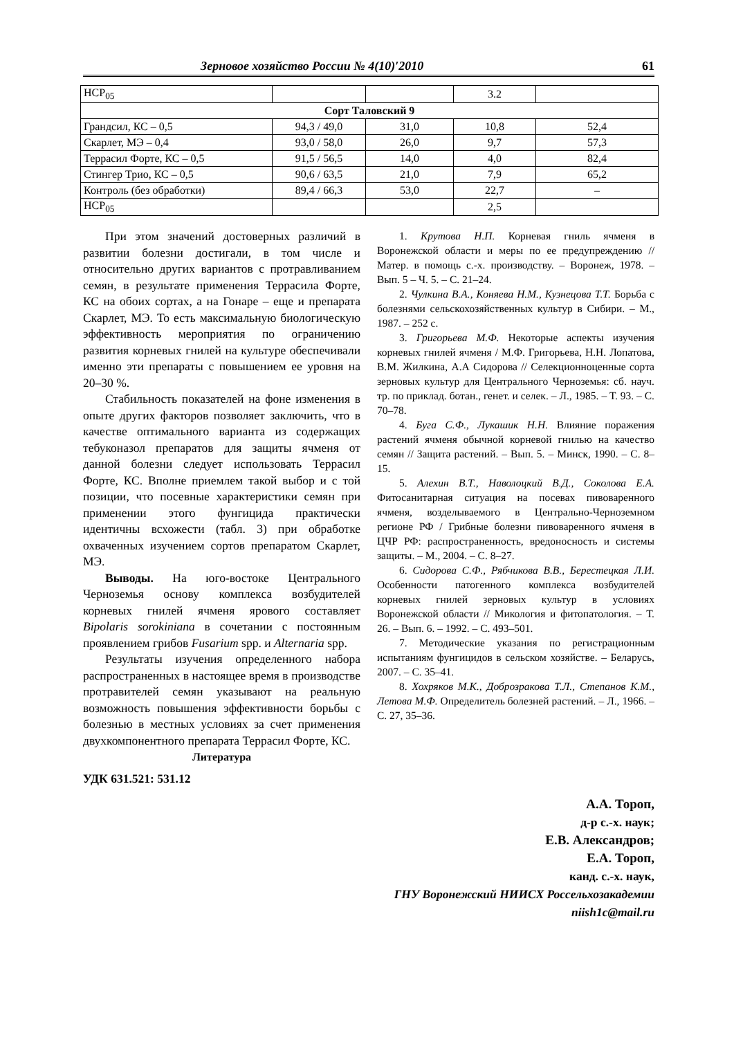Зерновое хозяйство России № 4(10)′2010 61
| НСР<sub>05</sub> | | | 3.2 | |
| Сорт Таловский 9 | | | | |
| Грандсил, КС – 0,5 | 94,3 / 49,0 | 31,0 | 10,8 | 52,4 |
| Скарлет, МЭ – 0,4 | 93,0 / 58,0 | 26,0 | 9,7 | 57,3 |
| Террасил Форте, КС – 0,5 | 91,5 / 56,5 | 14,0 | 4,0 | 82,4 |
| Стингер Трио, КС – 0,5 | 90,6 / 63,5 | 21,0 | 7,9 | 65,2 |
| Контроль (без обработки) | 89,4 / 66,3 | 53,0 | 22,7 | – |
| НСР<sub>05</sub> | | | 2,5 | |
При этом значений достоверных различий в развитии болезни достигали, в том числе и относительно других вариантов с протравливанием семян, в результате применения Террасила Форте, КС на обоих сортах, а на Гонаре – еще и препарата Скарлет, МЭ. То есть максимальную биологическую эффективность мероприятия по ограничению развития корневых гнилей на культуре обеспечивали именно эти препараты с повышением ее уровня на 20–30 %.
Стабильность показателей на фоне изменения в опыте других факторов позволяет заключить, что в качестве оптимального варианта из содержащих тебуконазол препаратов для защиты ячменя от данной болезни следует использовать Террасил Форте, КС. Вполне приемлем такой выбор и с той позиции, что посевные характеристики семян при применении этого фунгицида практически идентичны всхожести (табл. 3) при обработке охваченных изучением сортов препаратом Скарлет, МЭ.
Выводы. На юго-востоке Центрального Черноземья основу комплекса возбудителей корневых гнилей ячменя ярового составляет Bipolaris sorokiniana в сочетании с постоянным проявлением грибов Fusarium spp. и Alternaria spp.
Результаты изучения определенного набора распространенных в настоящее время в производстве протравителей семян указывают на реальную возможность повышения эффективности борьбы с болезнью в местных условиях за счет применения двухкомпонентного препарата Террасил Форте, КС.
Литература
УДК 631.521: 531.12
1. Крутова Н.П. Корневая гниль ячменя в Воронежской области и меры по ее предупреждению // Матер. в помощь с.-х. производству. – Воронеж, 1978. – Вып. 5 – Ч. 5. – С. 21–24.
2. Чулкина В.А., Коняева Н.М., Кузнецова Т.Т. Борьба с болезнями сельскохозяйственных культур в Сибири. – М., 1987. – 252 с.
3. Григорьева М.Ф. Некоторые аспекты изучения корневых гнилей ячменя / М.Ф. Григорьева, Н.Н. Лопатова, В.М. Жилкина, А.А Сидорова // Селекционноценные сорта зерновых культур для Центрального Черноземья: сб. науч. тр. по приклад. ботан., генет. и селек. – Л., 1985. – Т. 93. – С. 70–78.
4. Буга С.Ф., Лукашик Н.Н. Влияние поражения растений ячменя обычной корневой гнилью на качество семян // Защита растений. – Вып. 5. – Минск, 1990. – С. 8–15.
5. Алехин В.Т., Наволоцкий В.Д., Соколова Е.А. Фитосанитарная ситуация на посевах пивоваренного ячменя, возделываемого в Центрально-Черноземном регионе РФ / Грибные болезни пивоваренного ячменя в ЦЧР РФ: распространенность, вредоносность и системы защиты. – М., 2004. – С. 8–27.
6. Сидорова С.Ф., Рябчикова В.В., Берестецкая Л.И. Особенности патогенного комплекса возбудителей корневых гнилей зерновых культур в условиях Воронежской области // Микология и фитопатология. – Т. 26. – Вып. 6. – 1992. – С. 493–501.
7. Методические указания по регистрационным испытаниям фунгицидов в сельском хозяйстве. – Беларусь, 2007. – С. 35–41.
8. Хохряков М.К., Доброзракова Т.Л., Степанов К.М., Летова М.Ф. Определитель болезней растений. – Л., 1966. – С. 27, 35–36.
А.А. Тороп,
д-р с.-х. наук;
Е.В. Александров;
Е.А. Тороп,
канд. с.-х. наук,
ГНУ Воронежский НИИСХ Россельхозакадемии
niish1c@mail.ru